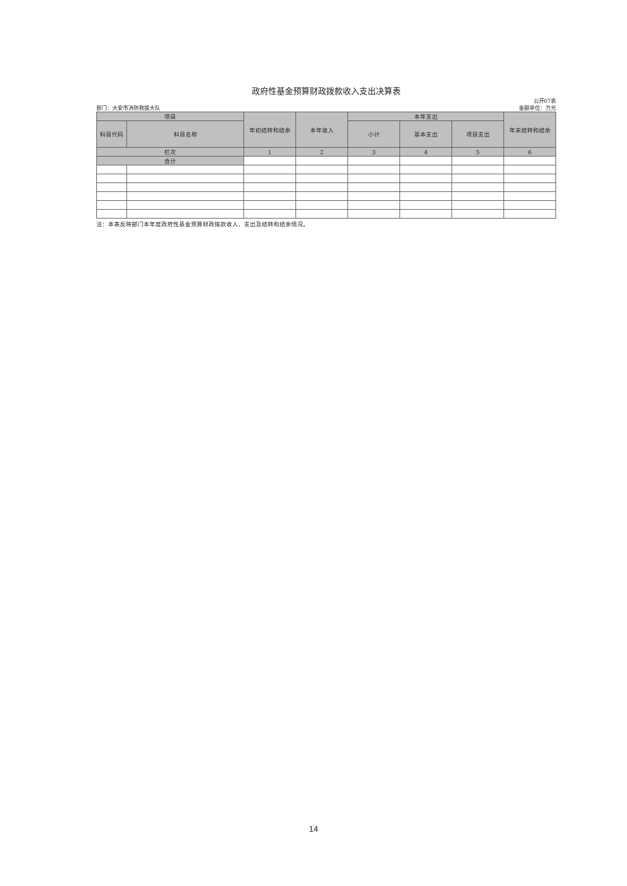政府性基金预算财政拨款收入支出决算表
公开07表
部门：大安市消防救援大队 金额单位：万元
| 项目 | | 年初结转和结余 | 本年收入 | 本年支出 | | | 年末结转和结余 |
| --- | --- | --- | --- | --- | --- | --- | --- |
| 科目代码 | 科目名称 | | | 小计 | 基本支出 | 项目支出 | |
| 栏次 | | 1 | 2 | 3 | 4 | 5 | 6 |
| 合计 | | | | | | | |
注：本表反映部门本年度政府性基金预算财政拨款收入、支出及结转和结余情况。
14